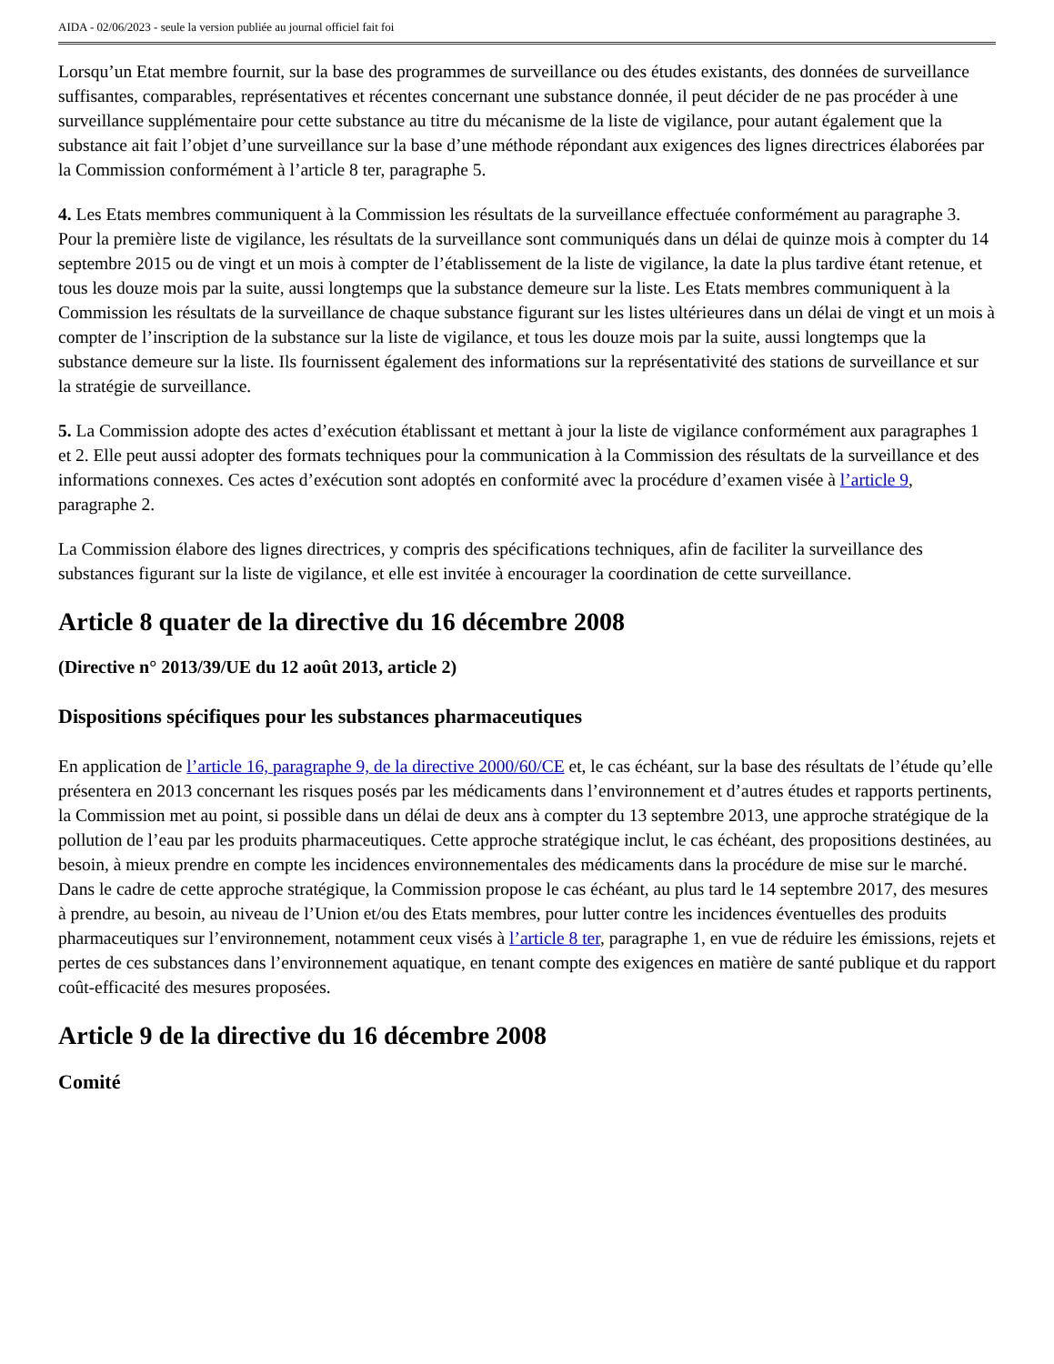AIDA - 02/06/2023 - seule la version publiée au journal officiel fait foi
Lorsqu’un Etat membre fournit, sur la base des programmes de surveillance ou des études existants, des données de surveillance suffisantes, comparables, représentatives et récentes concernant une substance donnée, il peut décider de ne pas procéder à une surveillance supplémentaire pour cette substance au titre du mécanisme de la liste de vigilance, pour autant également que la substance ait fait l’objet d’une surveillance sur la base d’une méthode répondant aux exigences des lignes directrices élaborées par la Commission conformément à l’article 8 ter, paragraphe 5.
4. Les Etats membres communiquent à la Commission les résultats de la surveillance effectuée conformément au paragraphe 3. Pour la première liste de vigilance, les résultats de la surveillance sont communiqués dans un délai de quinze mois à compter du 14 septembre 2015 ou de vingt et un mois à compter de l’établissement de la liste de vigilance, la date la plus tardive étant retenue, et tous les douze mois par la suite, aussi longtemps que la substance demeure sur la liste. Les Etats membres communiquent à la Commission les résultats de la surveillance de chaque substance figurant sur les listes ultérieures dans un délai de vingt et un mois à compter de l’inscription de la substance sur la liste de vigilance, et tous les douze mois par la suite, aussi longtemps que la substance demeure sur la liste. Ils fournissent également des informations sur la représentativité des stations de surveillance et sur la stratégie de surveillance.
5. La Commission adopte des actes d’exécution établissant et mettant à jour la liste de vigilance conformément aux paragraphes 1 et 2. Elle peut aussi adopter des formats techniques pour la communication à la Commission des résultats de la surveillance et des informations connexes. Ces actes d’exécution sont adoptés en conformité avec la procédure d’examen visée à l’article 9, paragraphe 2.
La Commission élabore des lignes directrices, y compris des spécifications techniques, afin de faciliter la surveillance des substances figurant sur la liste de vigilance, et elle est invitée à encourager la coordination de cette surveillance.
Article 8 quater de la directive du 16 décembre 2008
(Directive n° 2013/39/UE du 12 août 2013, article 2)
Dispositions spécifiques pour les substances pharmaceutiques
En application de l’article 16, paragraphe 9, de la directive 2000/60/CE et, le cas échéant, sur la base des résultats de l’étude qu’elle présentera en 2013 concernant les risques posés par les médicaments dans l’environnement et d’autres études et rapports pertinents, la Commission met au point, si possible dans un délai de deux ans à compter du 13 septembre 2013, une approche stratégique de la pollution de l’eau par les produits pharmaceutiques. Cette approche stratégique inclut, le cas échéant, des propositions destinées, au besoin, à mieux prendre en compte les incidences environnementales des médicaments dans la procédure de mise sur le marché. Dans le cadre de cette approche stratégique, la Commission propose le cas échéant, au plus tard le 14 septembre 2017, des mesures à prendre, au besoin, au niveau de l’Union et/ou des Etats membres, pour lutter contre les incidences éventuelles des produits pharmaceutiques sur l’environnement, notamment ceux visés à l’article 8 ter, paragraphe 1, en vue de réduire les émissions, rejets et pertes de ces substances dans l’environnement aquatique, en tenant compte des exigences en matière de santé publique et du rapport coût-efficacité des mesures proposées.
Article 9 de la directive du 16 décembre 2008
Comité